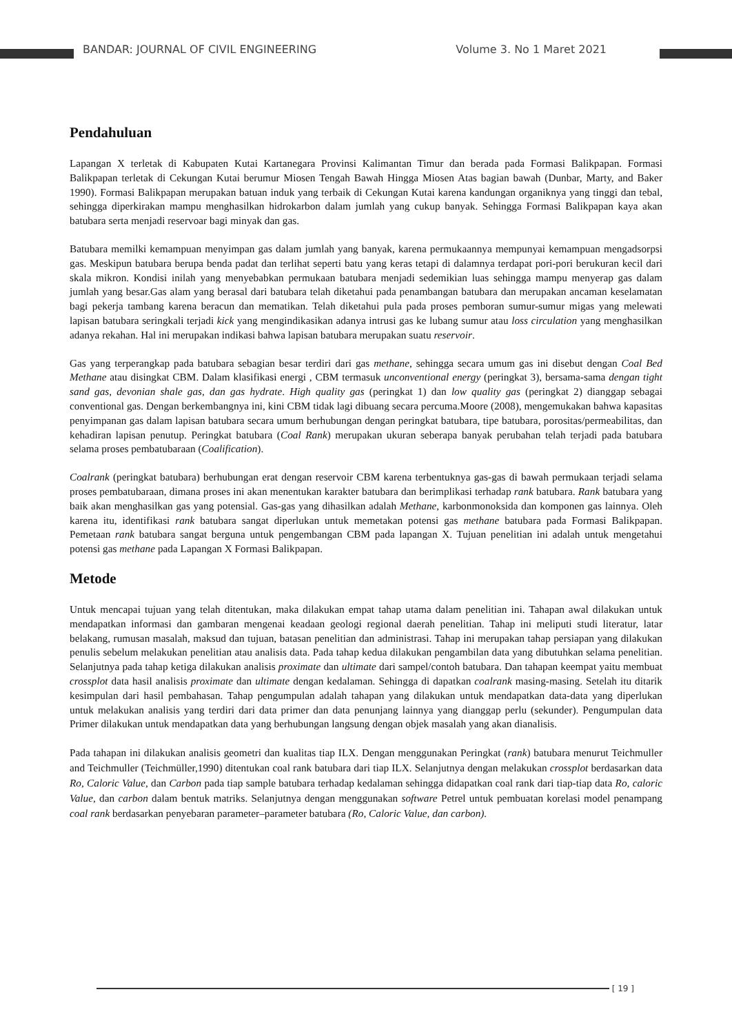BANDAR: JOURNAL OF CIVIL ENGINEERING Volume 3. No 1 Maret 2021
Pendahuluan
Lapangan X terletak di Kabupaten Kutai Kartanegara Provinsi Kalimantan Timur dan berada pada Formasi Balikpapan. Formasi Balikpapan terletak di Cekungan Kutai berumur Miosen Tengah Bawah Hingga Miosen Atas bagian bawah (Dunbar, Marty, and Baker 1990). Formasi Balikpapan merupakan batuan induk yang terbaik di Cekungan Kutai karena kandungan organiknya yang tinggi dan tebal, sehingga diperkirakan mampu menghasilkan hidrokarbon dalam jumlah yang cukup banyak. Sehingga Formasi Balikpapan kaya akan batubara serta menjadi reservoar bagi minyak dan gas.
Batubara memilki kemampuan menyimpan gas dalam jumlah yang banyak, karena permukaannya mempunyai kemampuan mengadsorpsi gas. Meskipun batubara berupa benda padat dan terlihat seperti batu yang keras tetapi di dalamnya terdapat pori-pori berukuran kecil dari skala mikron. Kondisi inilah yang menyebabkan permukaan batubara menjadi sedemikian luas sehingga mampu menyerap gas dalam jumlah yang besar.Gas alam yang berasal dari batubara telah diketahui pada penambangan batubara dan merupakan ancaman keselamatan bagi pekerja tambang karena beracun dan mematikan. Telah diketahui pula pada proses pemboran sumur-sumur migas yang melewati lapisan batubara seringkali terjadi kick yang mengindikasikan adanya intrusi gas ke lubang sumur atau loss circulation yang menghasilkan adanya rekahan. Hal ini merupakan indikasi bahwa lapisan batubara merupakan suatu reservoir.
Gas yang terperangkap pada batubara sebagian besar terdiri dari gas methane, sehingga secara umum gas ini disebut dengan Coal Bed Methane atau disingkat CBM. Dalam klasifikasi energi , CBM termasuk unconventional energy (peringkat 3), bersama-sama dengan tight sand gas, devonian shale gas, dan gas hydrate. High quality gas (peringkat 1) dan low quality gas (peringkat 2) dianggap sebagai conventional gas. Dengan berkembangnya ini, kini CBM tidak lagi dibuang secara percuma.Moore (2008), mengemukakan bahwa kapasitas penyimpanan gas dalam lapisan batubara secara umum berhubungan dengan peringkat batubara, tipe batubara, porositas/permeabilitas, dan kehadiran lapisan penutup. Peringkat batubara (Coal Rank) merupakan ukuran seberapa banyak perubahan telah terjadi pada batubara selama proses pembatubaraan (Coalification).
Coalrank (peringkat batubara) berhubungan erat dengan reservoir CBM karena terbentuknya gas-gas di bawah permukaan terjadi selama proses pembatubaraan, dimana proses ini akan menentukan karakter batubara dan berimplikasi terhadap rank batubara. Rank batubara yang baik akan menghasilkan gas yang potensial. Gas-gas yang dihasilkan adalah Methane, karbonmonoksida dan komponen gas lainnya. Oleh karena itu, identifikasi rank batubara sangat diperlukan untuk memetakan potensi gas methane batubara pada Formasi Balikpapan. Pemetaan rank batubara sangat berguna untuk pengembangan CBM pada lapangan X. Tujuan penelitian ini adalah untuk mengetahui potensi gas methane pada Lapangan X Formasi Balikpapan.
Metode
Untuk mencapai tujuan yang telah ditentukan, maka dilakukan empat tahap utama dalam penelitian ini. Tahapan awal dilakukan untuk mendapatkan informasi dan gambaran mengenai keadaan geologi regional daerah penelitian. Tahap ini meliputi studi literatur, latar belakang, rumusan masalah, maksud dan tujuan, batasan penelitian dan administrasi. Tahap ini merupakan tahap persiapan yang dilakukan penulis sebelum melakukan penelitian atau analisis data. Pada tahap kedua dilakukan pengambilan data yang dibutuhkan selama penelitian. Selanjutnya pada tahap ketiga dilakukan analisis proximate dan ultimate dari sampel/contoh batubara. Dan tahapan keempat yaitu membuat crossplot data hasil analisis proximate dan ultimate dengan kedalaman. Sehingga di dapatkan coalrank masing-masing. Setelah itu ditarik kesimpulan dari hasil pembahasan. Tahap pengumpulan adalah tahapan yang dilakukan untuk mendapatkan data-data yang diperlukan untuk melakukan analisis yang terdiri dari data primer dan data penunjang lainnya yang dianggap perlu (sekunder). Pengumpulan data Primer dilakukan untuk mendapatkan data yang berhubungan langsung dengan objek masalah yang akan dianalisis.
Pada tahapan ini dilakukan analisis geometri dan kualitas tiap ILX. Dengan menggunakan Peringkat (rank) batubara menurut Teichmuller and Teichmuller (Teichmüller,1990) ditentukan coal rank batubara dari tiap ILX. Selanjutnya dengan melakukan crossplot berdasarkan data Ro, Caloric Value, dan Carbon pada tiap sample batubara terhadap kedalaman sehingga didapatkan coal rank dari tiap-tiap data Ro, caloric Value, dan carbon dalam bentuk matriks. Selanjutnya dengan menggunakan software Petrel untuk pembuatan korelasi model penampang coal rank berdasarkan penyebaran parameter–parameter batubara (Ro, Caloric Value, dan carbon).
[ 19 ]